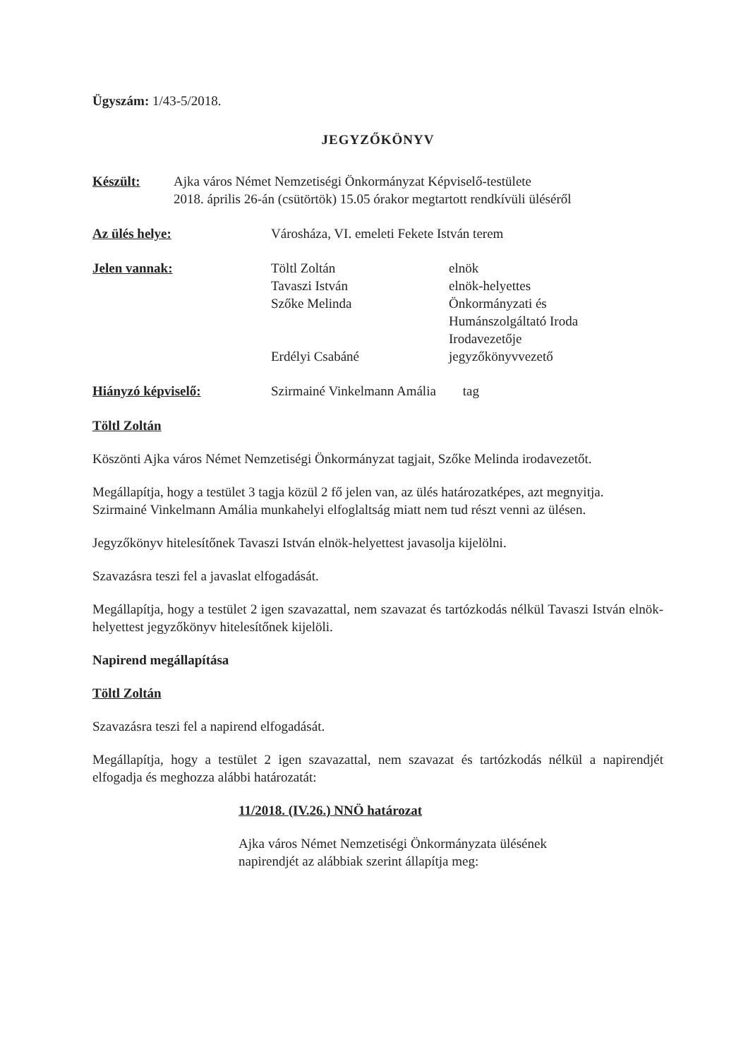Ügyszám: 1/43-5/2018.
JEGYZŐKÖNYV
Készült: Ajka város Német Nemzetiségi Önkormányzat Képviselő-testülete
2018. április 26-án (csütörtök) 15.05 órakor megtartott rendkívüli üléséről
Az ülés helye: Városháza, VI. emeleti Fekete István terem
Jelen vannak: Töltl Zoltán elnök
Tavaszi István elnök-helyettes
Szőke Melinda Önkormányzati és
Humánszolgáltató Iroda
Irodavezetője
Erdélyi Csabáné jegyzőkönyvvezető
Hiányzó képviselő: Szirmainé Vinkelmann Amália tag
Töltl Zoltán
Köszönti Ajka város Német Nemzetiségi Önkormányzat tagjait, Szőke Melinda irodavezetőt.
Megállapítja, hogy a testület 3 tagja közül 2 fő jelen van, az ülés határozatképes, azt megnyitja.
Szirmainé Vinkelmann Amália munkahelyi elfoglaltság miatt nem tud részt venni az ülésen.
Jegyzőkönyv hitelesítőnek Tavaszi István elnök-helyettest javasolja kijelölni.
Szavazásra teszi fel a javaslat elfogadását.
Megállapítja, hogy a testület 2 igen szavazattal, nem szavazat és tartózkodás nélkül Tavaszi István elnök-helyettest jegyzőkönyv hitelesítőnek kijelöli.
Napirend megállapítása
Töltl Zoltán
Szavazásra teszi fel a napirend elfogadását.
Megállapítja, hogy a testület 2 igen szavazattal, nem szavazat és tartózkodás nélkül a napirendjét elfogadja és meghozza alábbi határozatát:
11/2018. (IV.26.) NNÖ határozat
Ajka város Német Nemzetiségi Önkormányzata ülésének napirendjét az alábbiak szerint állapítja meg: